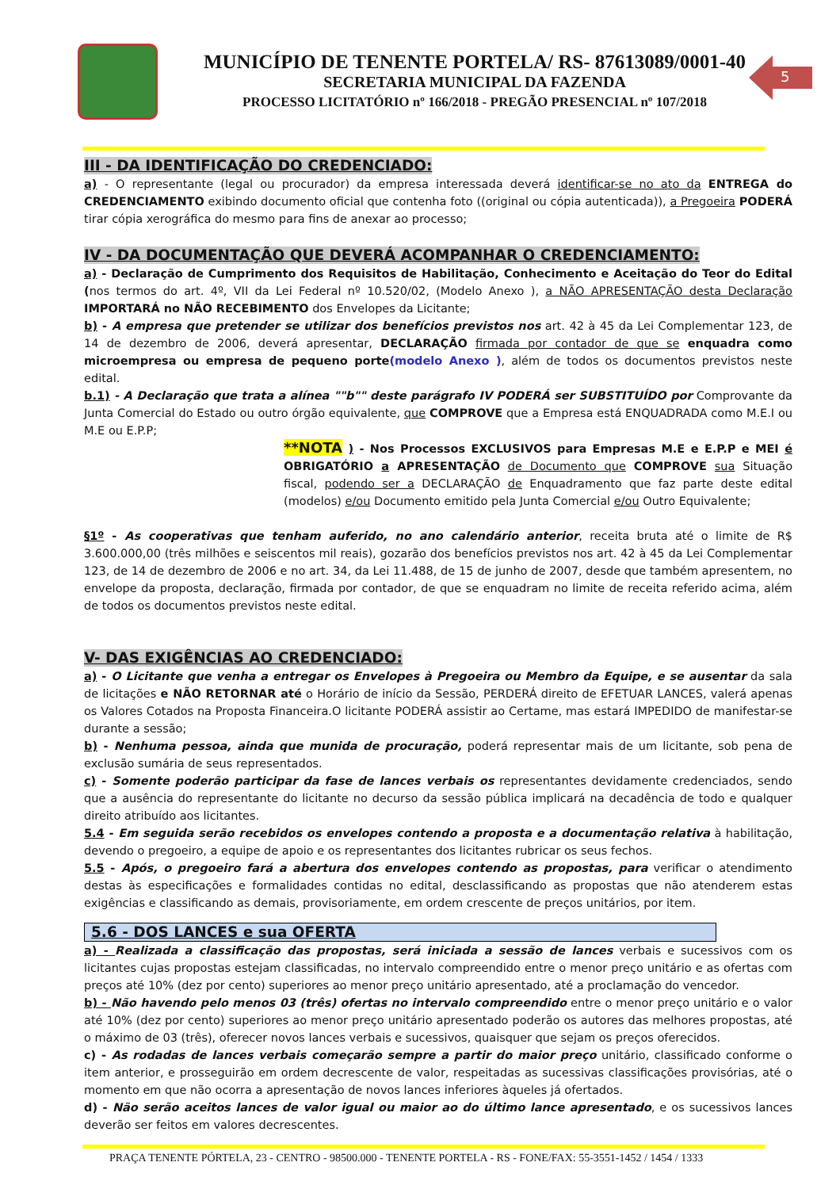MUNICÍPIO DE TENENTE PORTELA/ RS- 87613089/0001-40
SECRETARIA MUNICIPAL DA FAZENDA
PROCESSO LICITATÓRIO nº 166/2018 - PREGÃO PRESENCIAL nº 107/2018
5
III - DA IDENTIFICAÇÃO DO CREDENCIADO:
a) - O representante (legal ou procurador) da empresa interessada deverá identificar-se no ato da ENTREGA do CREDENCIAMENTO exibindo documento oficial que contenha foto ((original ou cópia autenticada)), a Pregoeira PODERÁ tirar cópia xerográfica do mesmo para fins de anexar ao processo;
IV - DA DOCUMENTAÇÃO QUE DEVERÁ ACOMPANHAR O CREDENCIAMENTO:
a) - Declaração de Cumprimento dos Requisitos de Habilitação, Conhecimento e Aceitação do Teor do Edital (nos termos do art. 4º, VII da Lei Federal nº 10.520/02, (Modelo Anexo ), a NÃO APRESENTAÇÃO desta Declaração IMPORTARÁ no NÃO RECEBIMENTO dos Envelopes da Licitante;
b) - A empresa que pretender se utilizar dos benefícios previstos nos art. 42 à 45 da Lei Complementar 123, de 14 de dezembro de 2006, deverá apresentar, DECLARAÇÃO firmada por contador de que se enquadra como microempresa ou empresa de pequeno porte(modelo Anexo ), além de todos os documentos previstos neste edital.
b.1) - A Declaração que trata a alínea ""b"" deste parágrafo IV PODERÁ ser SUBSTITUÍDO por Comprovante da Junta Comercial do Estado ou outro órgão equivalente, que COMPROVE que a Empresa está ENQUADRADA como M.E.I ou M.E ou E.P.P;
**NOTA ) - Nos Processos EXCLUSIVOS para Empresas M.E e E.P.P e MEI é OBRIGATÓRIO a APRESENTAÇÃO de Documento que COMPROVE sua Situação fiscal, podendo ser a DECLARAÇÃO de Enquadramento que faz parte deste edital (modelos) e/ou Documento emitido pela Junta Comercial e/ou Outro Equivalente;
§1º - As cooperativas que tenham auferido, no ano calendário anterior, receita bruta até o limite de R$ 3.600.000,00 (três milhões e seiscentos mil reais), gozarão dos benefícios previstos nos art. 42 à 45 da Lei Complementar 123, de 14 de dezembro de 2006 e no art. 34, da Lei 11.488, de 15 de junho de 2007, desde que também apresentem, no envelope da proposta, declaração, firmada por contador, de que se enquadram no limite de receita referido acima, além de todos os documentos previstos neste edital.
V- DAS EXIGÊNCIAS AO CREDENCIADO:
a) - O Licitante que venha a entregar os Envelopes à Pregoeira ou Membro da Equipe, e se ausentar da sala de licitações e NÃO RETORNAR até o Horário de início da Sessão, PERDERÁ direito de EFETUAR LANCES, valerá apenas os Valores Cotados na Proposta Financeira.O licitante PODERÁ assistir ao Certame, mas estará IMPEDIDO de manifestar-se durante a sessão;
b) - Nenhuma pessoa, ainda que munida de procuração, poderá representar mais de um licitante, sob pena de exclusão sumária de seus representados.
c) - Somente poderão participar da fase de lances verbais os representantes devidamente credenciados, sendo que a ausência do representante do licitante no decurso da sessão pública implicará na decadência de todo e qualquer direito atribuído aos licitantes.
5.4 - Em seguida serão recebidos os envelopes contendo a proposta e a documentação relativa à habilitação, devendo o pregoeiro, a equipe de apoio e os representantes dos licitantes rubricar os seus fechos.
5.5 - Após, o pregoeiro fará a abertura dos envelopes contendo as propostas, para verificar o atendimento destas às especificações e formalidades contidas no edital, desclassificando as propostas que não atenderem estas exigências e classificando as demais, provisoriamente, em ordem crescente de preços unitários, por item.
5.6 - DOS LANCES e sua OFERTA
a) - Realizada a classificação das propostas, será iniciada a sessão de lances verbais e sucessivos com os licitantes cujas propostas estejam classificadas, no intervalo compreendido entre o menor preço unitário e as ofertas com preços até 10% (dez por cento) superiores ao menor preço unitário apresentado, até a proclamação do vencedor.
b) - Não havendo pelo menos 03 (três) ofertas no intervalo compreendido entre o menor preço unitário e o valor até 10% (dez por cento) superiores ao menor preço unitário apresentado poderão os autores das melhores propostas, até o máximo de 03 (três), oferecer novos lances verbais e sucessivos, quaisquer que sejam os preços oferecidos.
c) - As rodadas de lances verbais começarão sempre a partir do maior preço unitário, classificado conforme o item anterior, e prosseguirão em ordem decrescente de valor, respeitadas as sucessivas classificações provisórias, até o momento em que não ocorra a apresentação de novos lances inferiores àqueles já ofertados.
d) - Não serão aceitos lances de valor igual ou maior ao do último lance apresentado, e os sucessivos lances deverão ser feitos em valores decrescentes.
PRAÇA TENENTE PÓRTELA, 23 - CENTRO - 98500.000 - TENENTE PORTELA - RS - FONE/FAX: 55-3551-1452 / 1454 / 1333